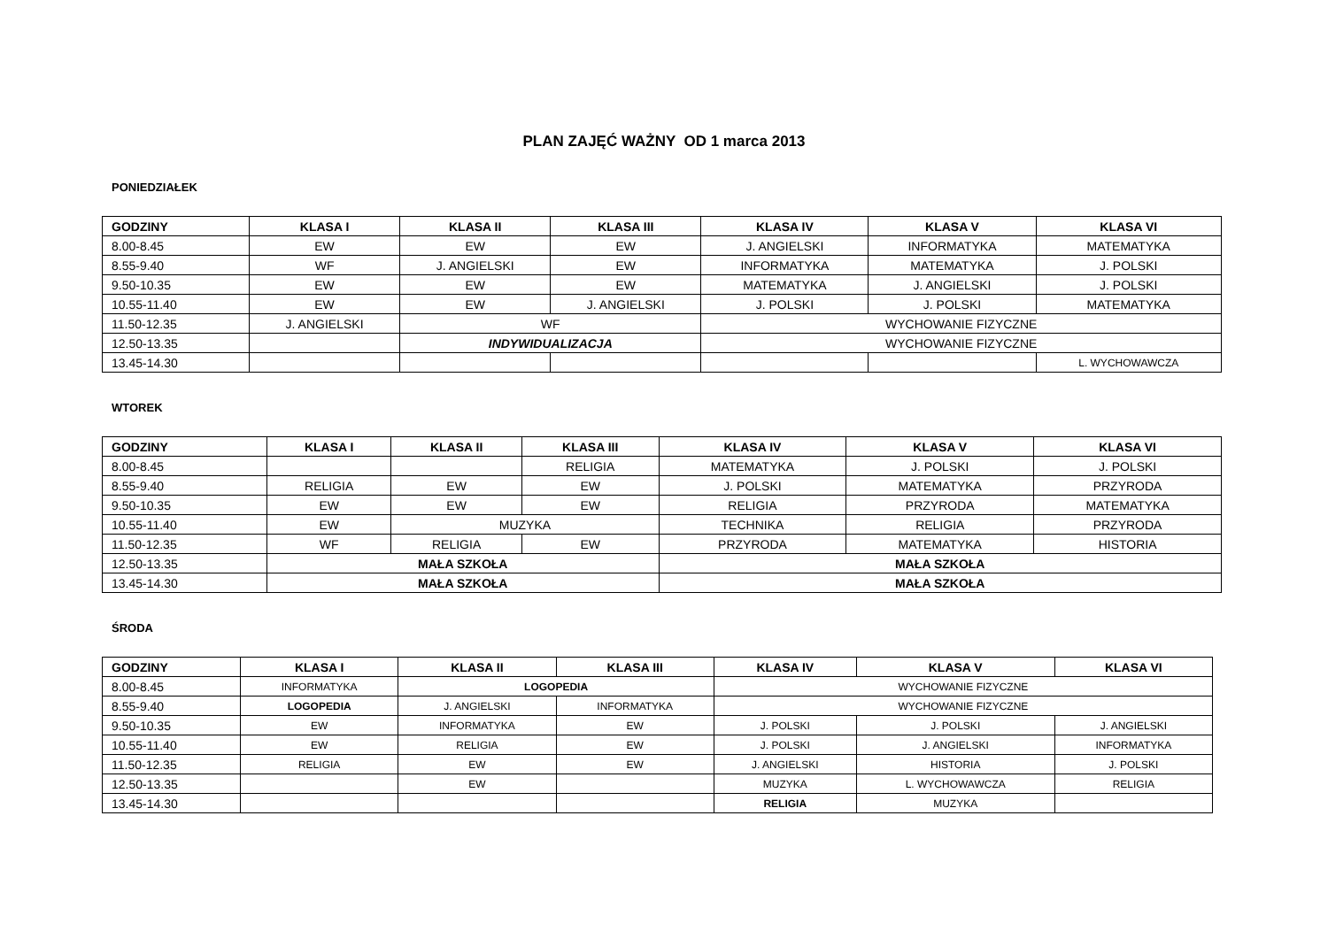PLAN ZAJĘĆ WAŻNY OD 1 marca 2013
PONIEDZIAŁEK
| GODZINY | KLASA I | KLASA II | KLASA III | KLASA IV | KLASA V | KLASA VI |
| --- | --- | --- | --- | --- | --- | --- |
| 8.00-8.45 | EW | EW | EW | J. ANGIELSKI | INFORMATYKA | MATEMATYKA |
| 8.55-9.40 | WF | J. ANGIELSKI | EW | INFORMATYKA | MATEMATYKA | J. POLSKI |
| 9.50-10.35 | EW | EW | EW | MATEMATYKA | J. ANGIELSKI | J. POLSKI |
| 10.55-11.40 | EW | EW | J. ANGIELSKI | J. POLSKI | J. POLSKI | MATEMATYKA |
| 11.50-12.35 | J. ANGIELSKI | WF | | WYCHOWANIE FIZYCZNE | | |
| 12.50-13.35 | | INDYWIDUALIZACJA | | WYCHOWANIE FIZYCZNE | | |
| 13.45-14.30 | | | | | | L. WYCHOWAWCZA |
WTOREK
| GODZINY | KLASA I | KLASA II | KLASA III | KLASA IV | KLASA V | KLASA VI |
| --- | --- | --- | --- | --- | --- | --- |
| 8.00-8.45 | | | RELIGIA | MATEMATYKA | J. POLSKI | J. POLSKI |
| 8.55-9.40 | RELIGIA | EW | EW | J. POLSKI | MATEMATYKA | PRZYRODA |
| 9.50-10.35 | EW | EW | EW | RELIGIA | PRZYRODA | MATEMATYKA |
| 10.55-11.40 | EW | MUZYKA | | TECHNIKA | RELIGIA | PRZYRODA |
| 11.50-12.35 | WF | RELIGIA | EW | PRZYRODA | MATEMATYKA | HISTORIA |
| 12.50-13.35 | MAŁA SZKOŁA | | | MAŁA SZKOŁA | | |
| 13.45-14.30 | MAŁA SZKOŁA | | | MAŁA SZKOŁA | | |
ŚRODA
| GODZINY | KLASA I | KLASA II | KLASA III | KLASA IV | KLASA V | KLASA VI |
| --- | --- | --- | --- | --- | --- | --- |
| 8.00-8.45 | INFORMATYKA | LOGOPEDIA | | WYCHOWANIE FIZYCZNE | | |
| 8.55-9.40 | LOGOPEDIA | J. ANGIELSKI | INFORMATYKA | WYCHOWANIE FIZYCZNE | | |
| 9.50-10.35 | EW | INFORMATYKA | EW | J. POLSKI | J. POLSKI | J. ANGIELSKI |
| 10.55-11.40 | EW | RELIGIA | EW | J. POLSKI | J. ANGIELSKI | INFORMATYKA |
| 11.50-12.35 | RELIGIA | EW | EW | J. ANGIELSKI | HISTORIA | J. POLSKI |
| 12.50-13.35 | | EW | | MUZYKA | L. WYCHOWAWCZA | RELIGIA |
| 13.45-14.30 | | | | RELIGIA | MUZYKA | |